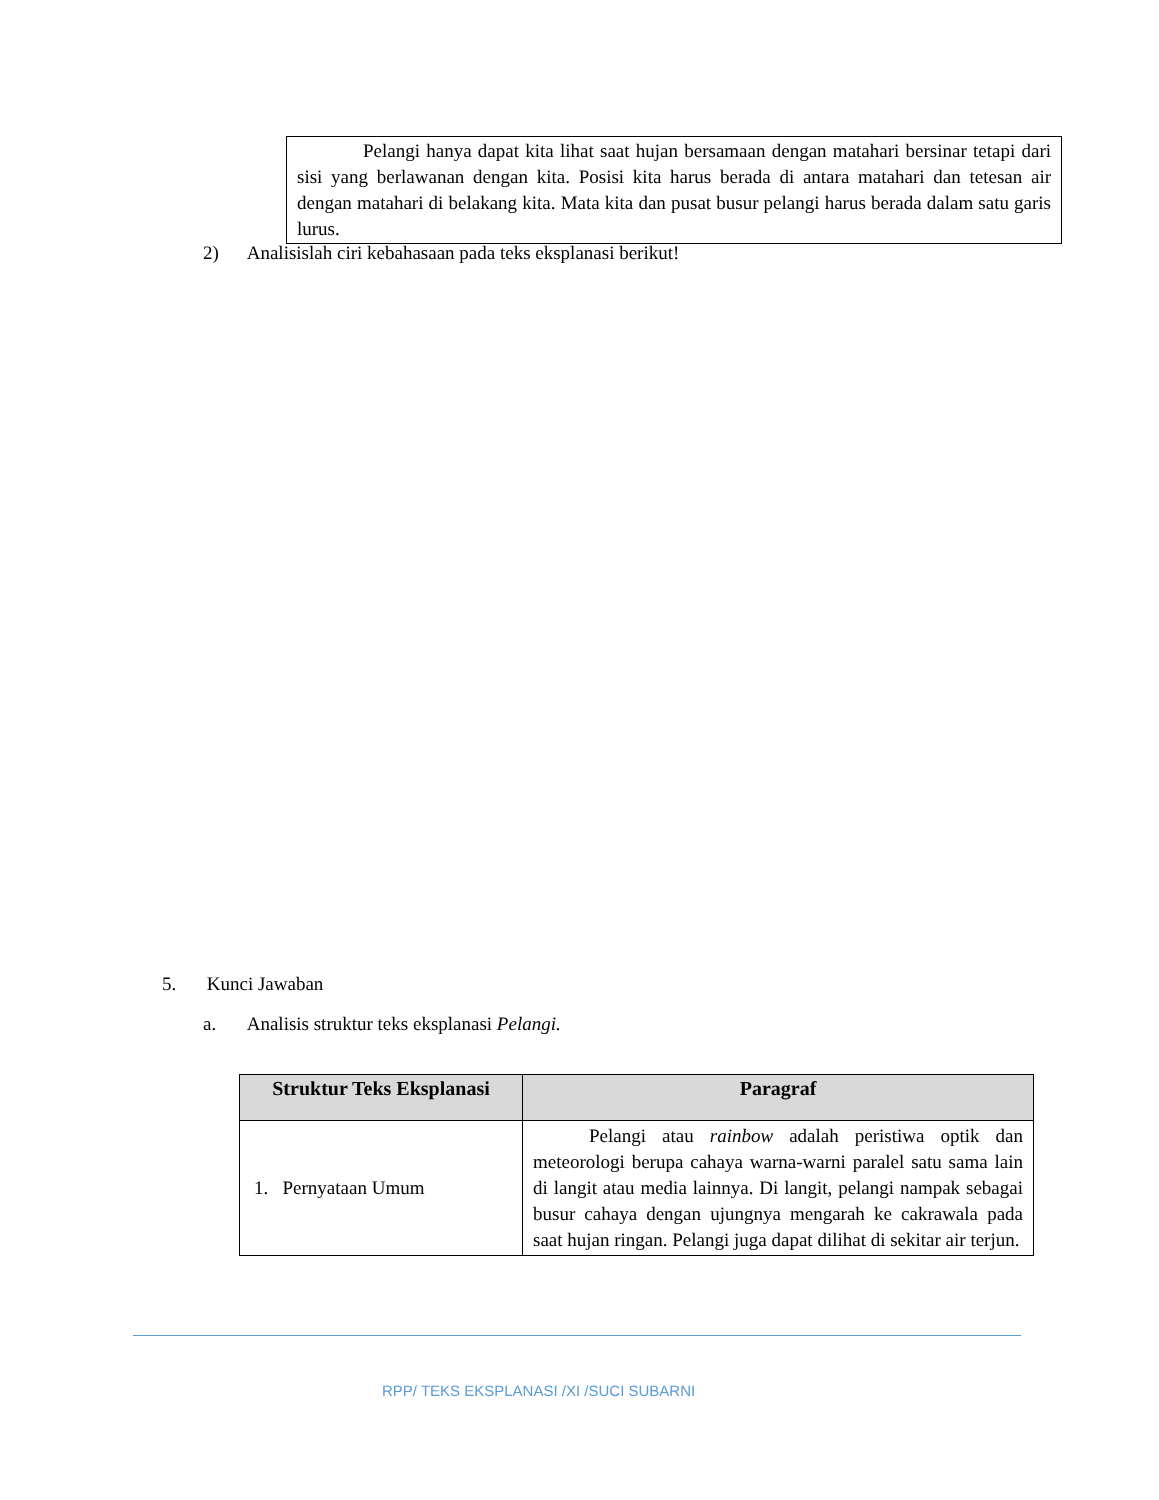Pelangi hanya dapat kita lihat saat hujan bersamaan dengan matahari bersinar tetapi dari sisi yang berlawanan dengan kita. Posisi kita harus berada di antara matahari dan tetesan air dengan matahari di belakang kita. Mata kita dan pusat busur pelangi harus berada dalam satu garis lurus.
2) Analisislah ciri kebahasaan pada teks eksplanasi berikut!
5. Kunci Jawaban
a. Analisis struktur teks eksplanasi Pelangi.
| Struktur Teks Eksplanasi | Paragraf |
| --- | --- |
| 1. Pernyataan Umum | Pelangi atau rainbow adalah peristiwa optik dan meteorologi berupa cahaya warna-warni paralel satu sama lain di langit atau media lainnya. Di langit, pelangi nampak sebagai busur cahaya dengan ujungnya mengarah ke cakrawala pada saat hujan ringan. Pelangi juga dapat dilihat di sekitar air terjun. |
RPP/ TEKS EKSPLANASI /XI /SUCI SUBARNI